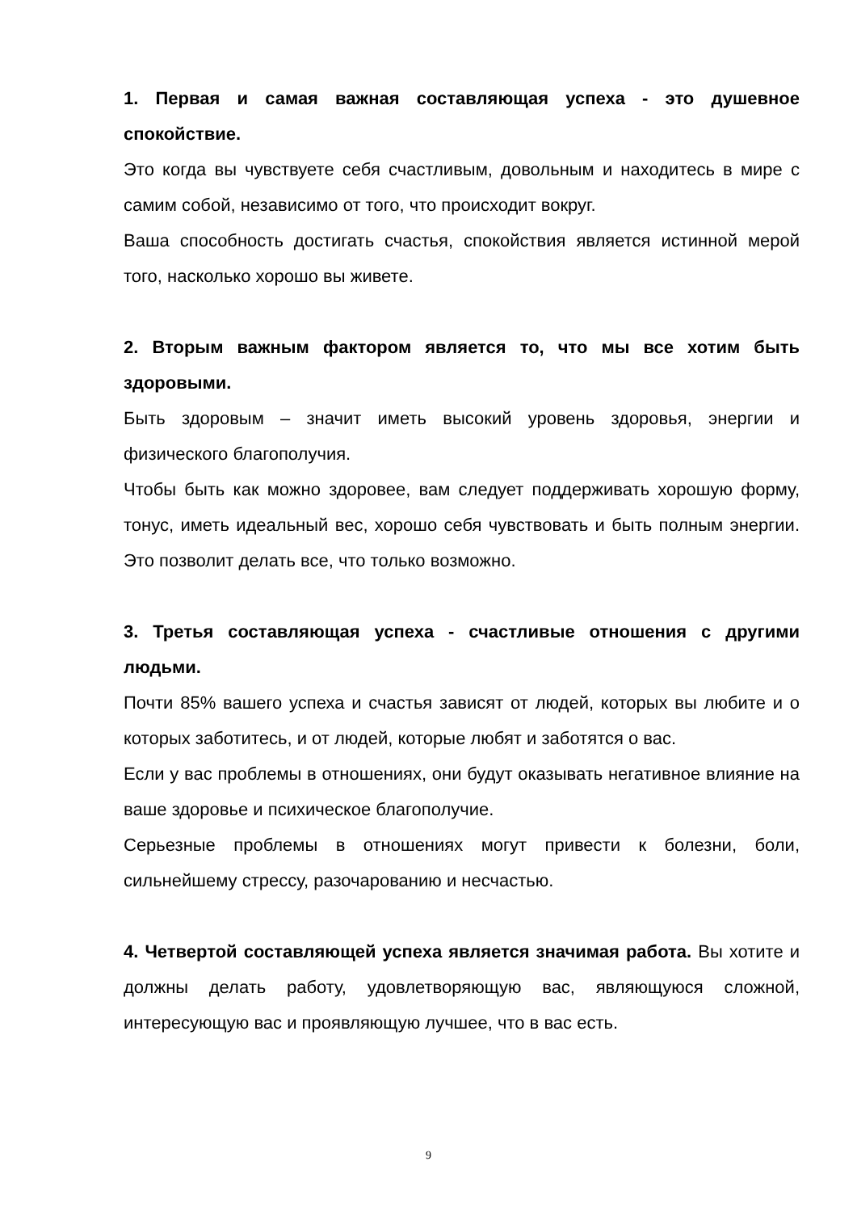1. Первая и самая важная составляющая успеха - это душевное спокойствие.
Это когда вы чувствуете себя счастливым, довольным и находитесь в мире с самим собой, независимо от того, что происходит вокруг.
Ваша способность достигать счастья, спокойствия является истинной мерой того, насколько хорошо вы живете.
2. Вторым важным фактором является то, что мы все хотим быть здоровыми.
Быть здоровым – значит иметь высокий уровень здоровья, энергии и физического благополучия.
Чтобы быть как можно здоровее, вам следует поддерживать хорошую форму, тонус, иметь идеальный вес, хорошо себя чувствовать и быть полным энергии. Это позволит делать все, что только возможно.
3. Третья составляющая успеха - счастливые отношения с другими людьми.
Почти 85% вашего успеха и счастья зависят от людей, которых вы любите и о которых заботитесь, и от людей, которые любят и заботятся о вас.
Если у вас проблемы в отношениях, они будут оказывать негативное влияние на ваше здоровье и психическое благополучие.
Серьезные проблемы в отношениях могут привести к болезни, боли, сильнейшему стрессу, разочарованию и несчастью.
4. Четвертой составляющей успеха является значимая работа. Вы хотите и должны делать работу, удовлетворяющую вас, являющуюся сложной, интересующую вас и проявляющую лучшее, что в вас есть.
9